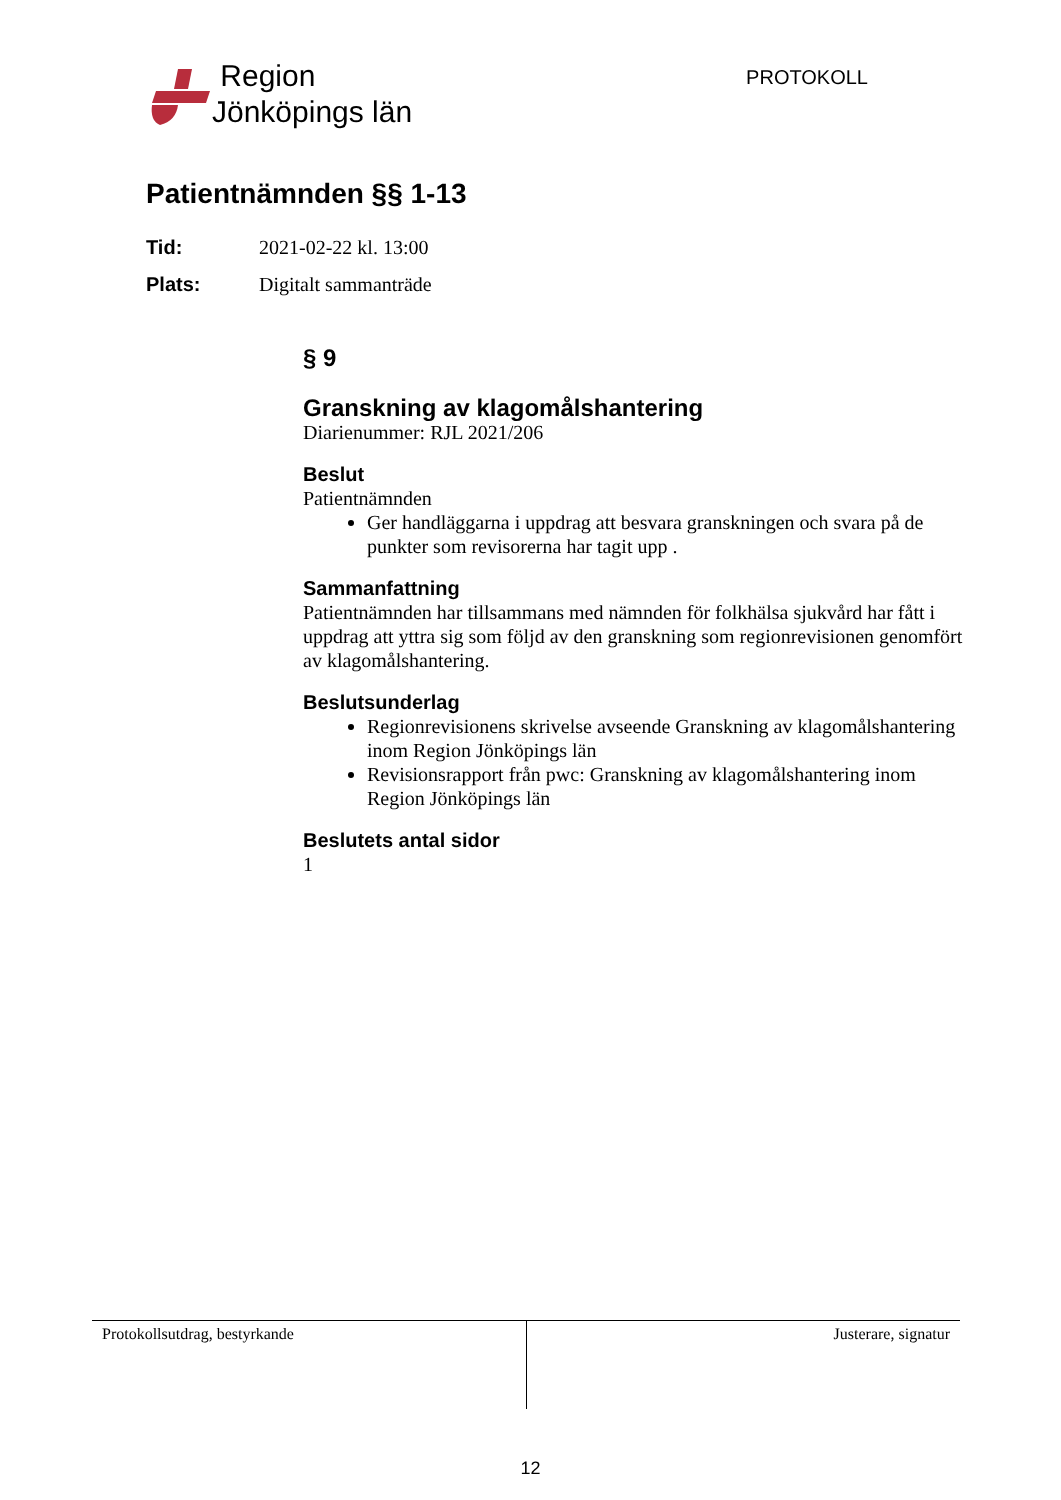Region
Jönköpings län
PROTOKOLL
Patientnämnden §§ 1-13
Tid: 2021-02-22 kl. 13:00
Plats: Digitalt sammanträde
§ 9
Granskning av klagomålshantering
Diarienummer: RJL 2021/206
Beslut
Patientnämnden
Ger handläggarna i uppdrag att besvara granskningen och svara på de punkter som revisorerna har tagit upp .
Sammanfattning
Patientnämnden har tillsammans med nämnden för folkhälsa sjukvård har fått i uppdrag att yttra sig som följd av den granskning som regionrevisionen genomfört av klagomålshantering.
Beslutsunderlag
Regionrevisionens skrivelse avseende Granskning av klagomålshantering inom Region Jönköpings län
Revisionsrapport från pwc: Granskning av klagomålshantering inom Region Jönköpings län
Beslutets antal sidor
1
Protokollsutdrag, bestyrkande Justerare, signatur
12